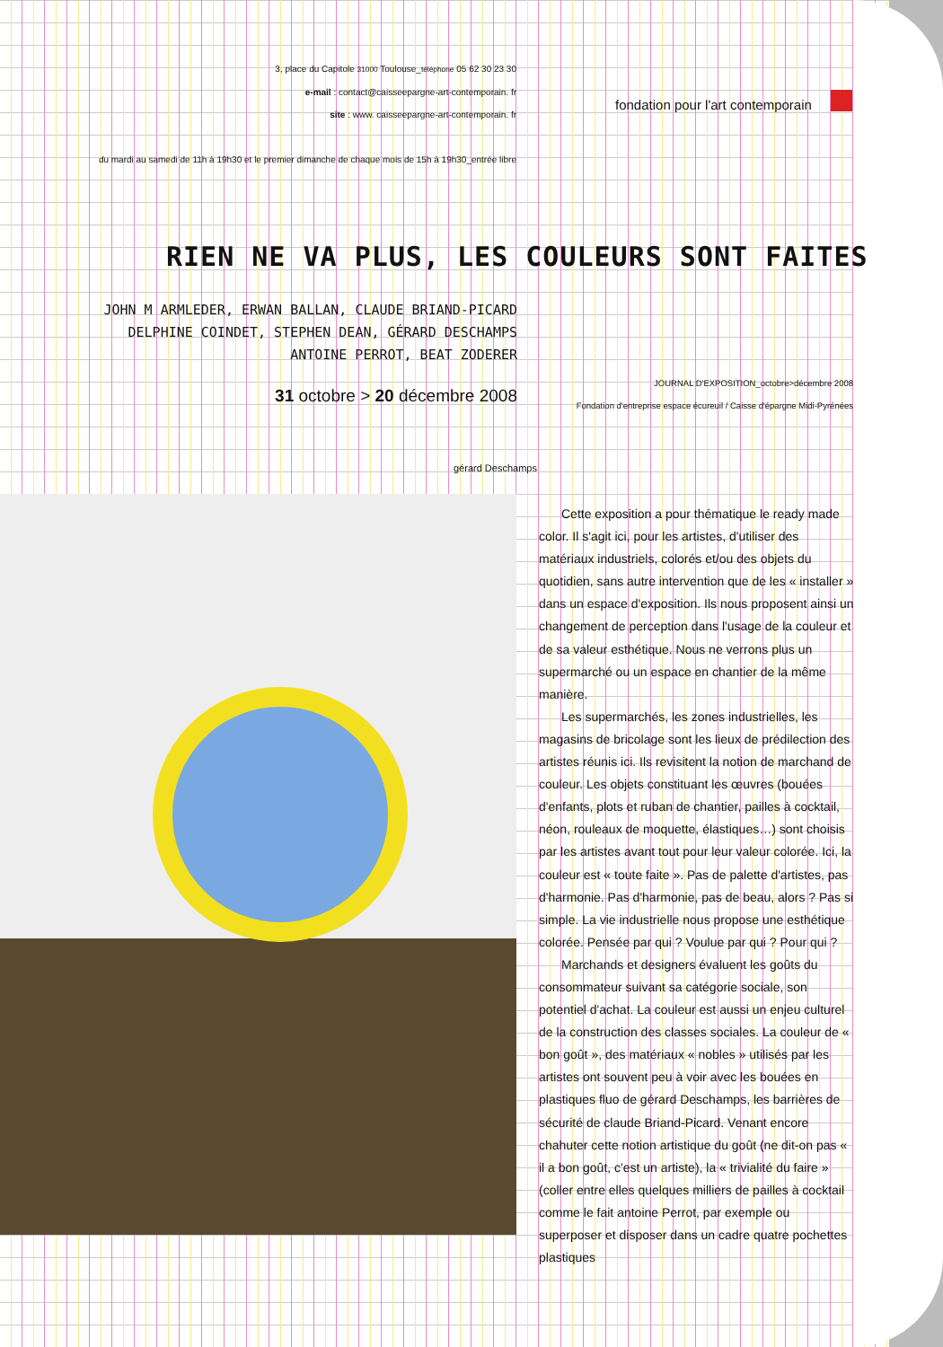3, place du Capitole 31000 Toulouse_téléphone 05 62 30 23 30
e-mail : contact@caisseepargne-art-contemporain. fr
site : www. caisseepargne-art-contemporain. fr
du mardi au samedi de 11h à 19h30 et le premier dimanche de chaque mois de 15h à 19h30_entrée libre
fondation pour l'art contemporain
RIEN NE VA PLUS, LES COULEURS SONT FAITES
JOHN M ARMLEDER, ERWAN BALLAN, CLAUDE BRIAND-PICARD
DELPHINE COINDET, STEPHEN DEAN, GÉRARD DESCHAMPS
ANTOINE PERROT, BEAT ZODERER
JOURNAL D'EXPOSITION_octobre>décembre 2008
Fondation d'entreprise espace écureuil / Caisse d'épargne Midi-Pyrénées
31 octobre > 20 décembre 2008
gérard Deschamps
Cette exposition a pour thématique le ready made color. Il s'agit ici, pour les artistes, d'utiliser des matériaux industriels, colorés et/ou des objets du quotidien, sans autre intervention que de les « installer » dans un espace d'exposition. Ils nous proposent ainsi un changement de perception dans l'usage de la couleur et de sa valeur esthétique. Nous ne verrons plus un supermarché ou un espace en chantier de la même manière.
Les supermarchés, les zones industrielles, les magasins de bricolage sont les lieux de prédilection des artistes réunis ici. Ils revisitent la notion de marchand de couleur. Les objets constituant les œuvres (bouées d'enfants, plots et ruban de chantier, pailles à cocktail, néon, rouleaux de moquette, élastiques…) sont choisis par les artistes avant tout pour leur valeur colorée. Ici, la couleur est « toute faite ». Pas de palette d'artistes, pas d'harmonie. Pas d'harmonie, pas de beau, alors ? Pas si simple. La vie industrielle nous propose une esthétique colorée. Pensée par qui ? Voulue par qui ? Pour qui ?
Marchands et designers évaluent les goûts du consommateur suivant sa catégorie sociale, son potentiel d'achat. La couleur est aussi un enjeu culturel de la construction des classes sociales. La couleur de « bon goût », des matériaux « nobles » utilisés par les artistes ont souvent peu à voir avec les bouées en plastiques fluo de gérard Deschamps, les barrières de sécurité de claude Briand-Picard. Venant encore chahuter cette notion artistique du goût (ne dit-on pas « il a bon goût, c'est un artiste), la « trivialité du faire » (coller entre elles quelques milliers de pailles à cocktail comme le fait antoine Perrot, par exemple ou superposer et disposer dans un cadre quatre pochettes plastiques